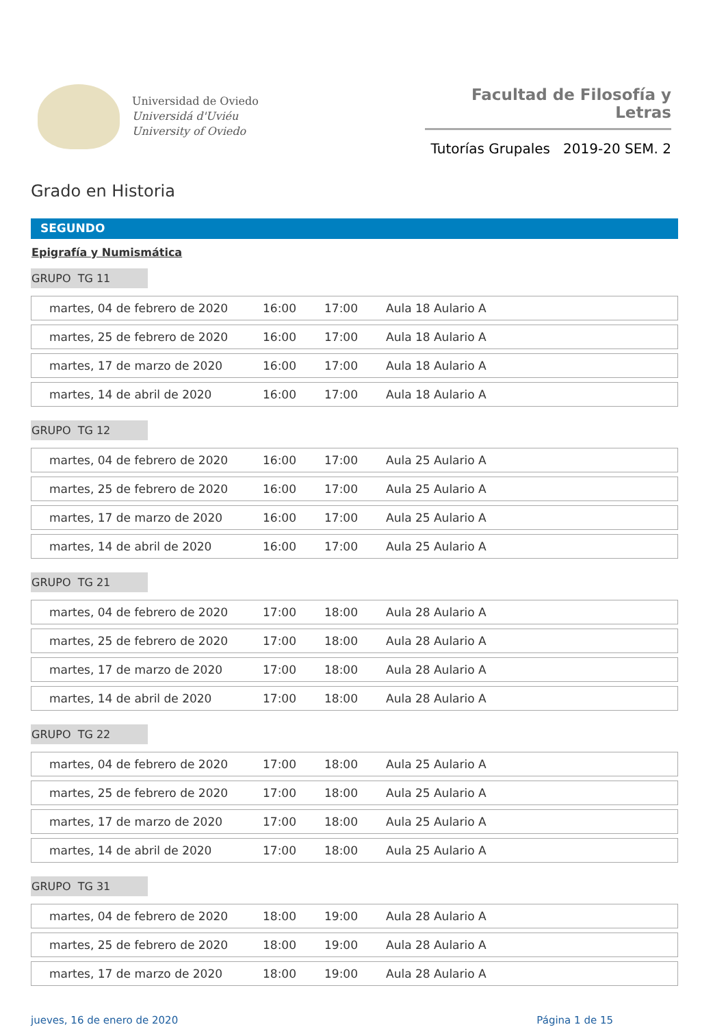Universidad de Oviedo
Universidá d'Uviéu
University of Oviedo
Facultad de Filosofía y Letras
Tutorías Grupales 2019-20 SEM. 2
Grado en Historia
SEGUNDO
Epigrafía y Numismática
GRUPO TG 11
| martes, 04 de febrero de 2020 | 16:00 | 17:00 | Aula 18 Aulario A |
| martes, 25 de febrero de 2020 | 16:00 | 17:00 | Aula 18 Aulario A |
| martes, 17 de marzo de 2020 | 16:00 | 17:00 | Aula 18 Aulario A |
| martes, 14 de abril de 2020 | 16:00 | 17:00 | Aula 18 Aulario A |
GRUPO TG 12
| martes, 04 de febrero de 2020 | 16:00 | 17:00 | Aula 25 Aulario A |
| martes, 25 de febrero de 2020 | 16:00 | 17:00 | Aula 25 Aulario A |
| martes, 17 de marzo de 2020 | 16:00 | 17:00 | Aula 25 Aulario A |
| martes, 14 de abril de 2020 | 16:00 | 17:00 | Aula 25 Aulario A |
GRUPO TG 21
| martes, 04 de febrero de 2020 | 17:00 | 18:00 | Aula 28 Aulario A |
| martes, 25 de febrero de 2020 | 17:00 | 18:00 | Aula 28 Aulario A |
| martes, 17 de marzo de 2020 | 17:00 | 18:00 | Aula 28 Aulario A |
| martes, 14 de abril de 2020 | 17:00 | 18:00 | Aula 28 Aulario A |
GRUPO TG 22
| martes, 04 de febrero de 2020 | 17:00 | 18:00 | Aula 25 Aulario A |
| martes, 25 de febrero de 2020 | 17:00 | 18:00 | Aula 25 Aulario A |
| martes, 17 de marzo de 2020 | 17:00 | 18:00 | Aula 25 Aulario A |
| martes, 14 de abril de 2020 | 17:00 | 18:00 | Aula 25 Aulario A |
GRUPO TG 31
| martes, 04 de febrero de 2020 | 18:00 | 19:00 | Aula 28 Aulario A |
| martes, 25 de febrero de 2020 | 18:00 | 19:00 | Aula 28 Aulario A |
| martes, 17 de marzo de 2020 | 18:00 | 19:00 | Aula 28 Aulario A |
jueves, 16 de enero de 2020 Página 1 de 15